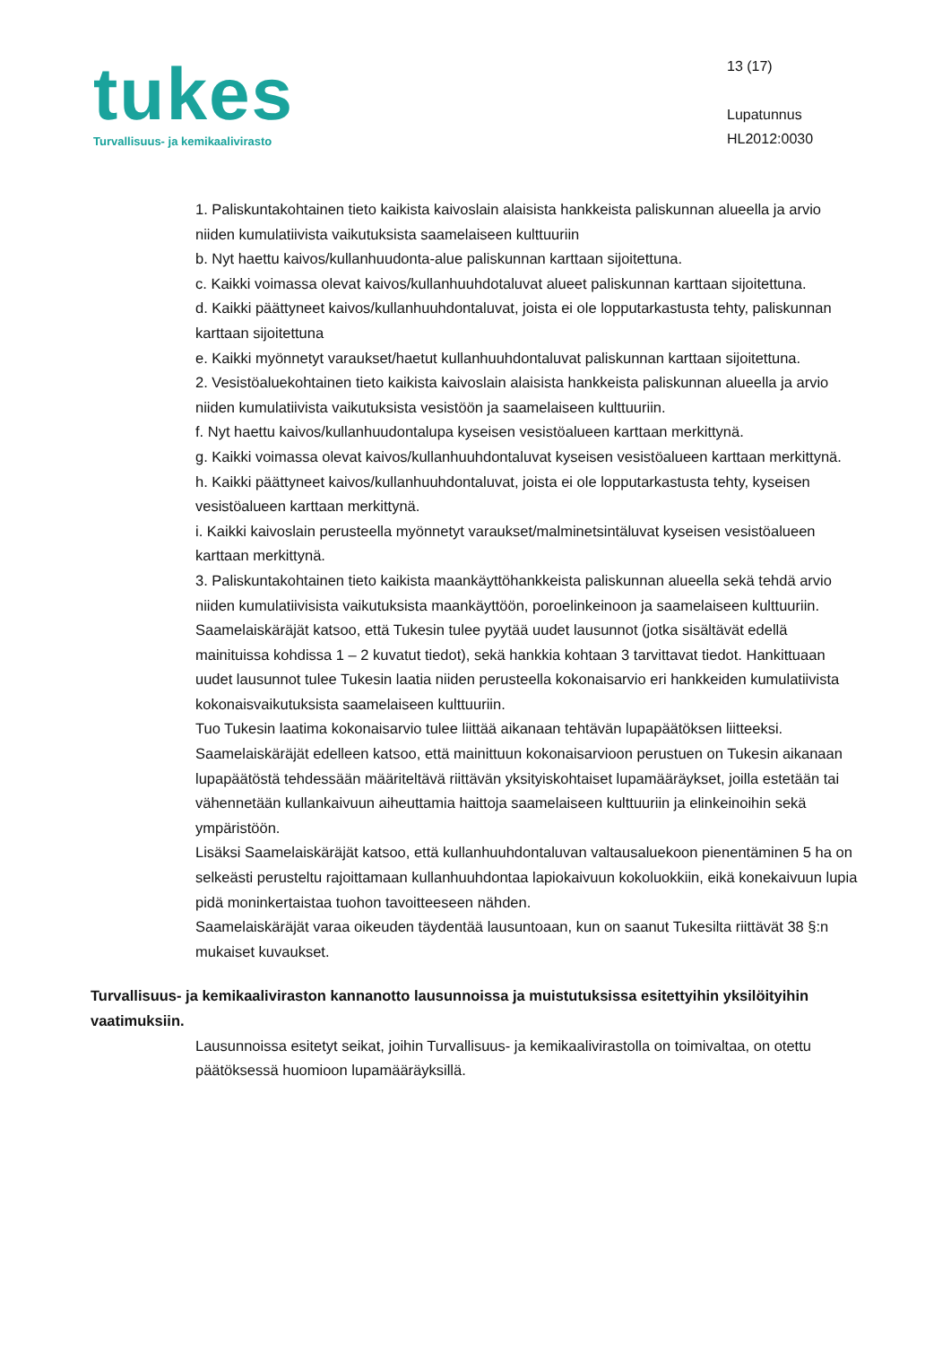tukes
Turvallisuus- ja kemikaalivirasto
13 (17)
Lupatunnus
HL2012:0030
1. Paliskuntakohtainen tieto kaikista kaivoslain alaisista hankkeista paliskunnan alueella ja arvio niiden kumulatiivista vaikutuksista saamelaiseen kulttuuriin
b. Nyt haettu kaivos/kullanhuudonta-alue paliskunnan karttaan sijoitettuna.
c. Kaikki voimassa olevat kaivos/kullanhuuhdotaluvat alueet paliskunnan karttaan sijoitettuna.
d. Kaikki päättyneet kaivos/kullanhuuhdontaluvat, joista ei ole lopputarkastusta tehty, paliskunnan karttaan sijoitettuna
e. Kaikki myönnetyt varaukset/haetut kullanhuuhdontaluvat paliskunnan karttaan sijoitettuna.
2. Vesistöaluekohtainen tieto kaikista kaivoslain alaisista hankkeista paliskunnan alueella ja arvio niiden kumulatiivista vaikutuksista vesistöön ja saamelaiseen kulttuuriin.
f. Nyt haettu kaivos/kullanhuudontalupa kyseisen vesistöalueen karttaan merkittynä.
g. Kaikki voimassa olevat kaivos/kullanhuuhdontaluvat kyseisen vesistöalueen karttaan merkittynä.
h. Kaikki päättyneet kaivos/kullanhuuhdontaluvat, joista ei ole lopputarkastusta tehty, kyseisen vesistöalueen karttaan merkittynä.
i. Kaikki kaivoslain perusteella myönnetyt varaukset/malminetsintäluvat kyseisen vesistöalueen karttaan merkittynä.
3. Paliskuntakohtainen tieto kaikista maankäyttöhankkeista paliskunnan alueella sekä tehdä arvio niiden kumulatiivisista vaikutuksista maankäyttöön, poroelinkeinoon ja saamelaiseen kulttuuriin.
Saamelaiskäräjät katsoo, että Tukesin tulee pyytää uudet lausunnot (jotka sisältävät edellä mainituissa kohdissa 1 – 2 kuvatut tiedot), sekä hankkia kohtaan 3 tarvittavat tiedot. Hankittuaan uudet lausunnot tulee Tukesin laatia niiden perusteella kokonaisarvio eri hankkeiden kumulatiivista kokonaisvaikutuksista saamelaiseen kulttuuriin.
Tuo Tukesin laatima kokonaisarvio tulee liittää aikanaan tehtävän lupapäätöksen liitteeksi.
Saamelaiskäräjät edelleen katsoo, että mainittuun kokonaisarvioon perustuen on Tukesin aikanaan lupapäätöstä tehdessään määriteltävä riittävän yksityiskohtaiset lupamääräykset, joilla estetään tai vähennetään kullankaivuun aiheuttamia haittoja saamelaiseen kulttuuriin ja elinkeinoihin sekä ympäristöön.
Lisäksi Saamelaiskäräjät katsoo, että kullanhuuhdontaluvan valtausaluekoon pienentäminen 5 ha on selkeästi perusteltu rajoittamaan kullanhuuhdontaa lapiokaivuun kokoluokkiin, eikä konekaivuun lupia pidä moninkertaistaa tuohon tavoitteeseen nähden.
Saamelaiskäräjät varaa oikeuden täydentää lausuntoaan, kun on saanut Tukesilta riittävät 38 §:n mukaiset kuvaukset.
Turvallisuus- ja kemikaaliviraston kannanotto lausunnoissa ja muistutuksissa esitettyihin yksilöityihin vaatimuksiin.
Lausunnoissa esitetyt seikat, joihin Turvallisuus- ja kemikaalivirastolla on toimivaltaa, on otettu päätöksessä huomioon lupamääräyksillä.